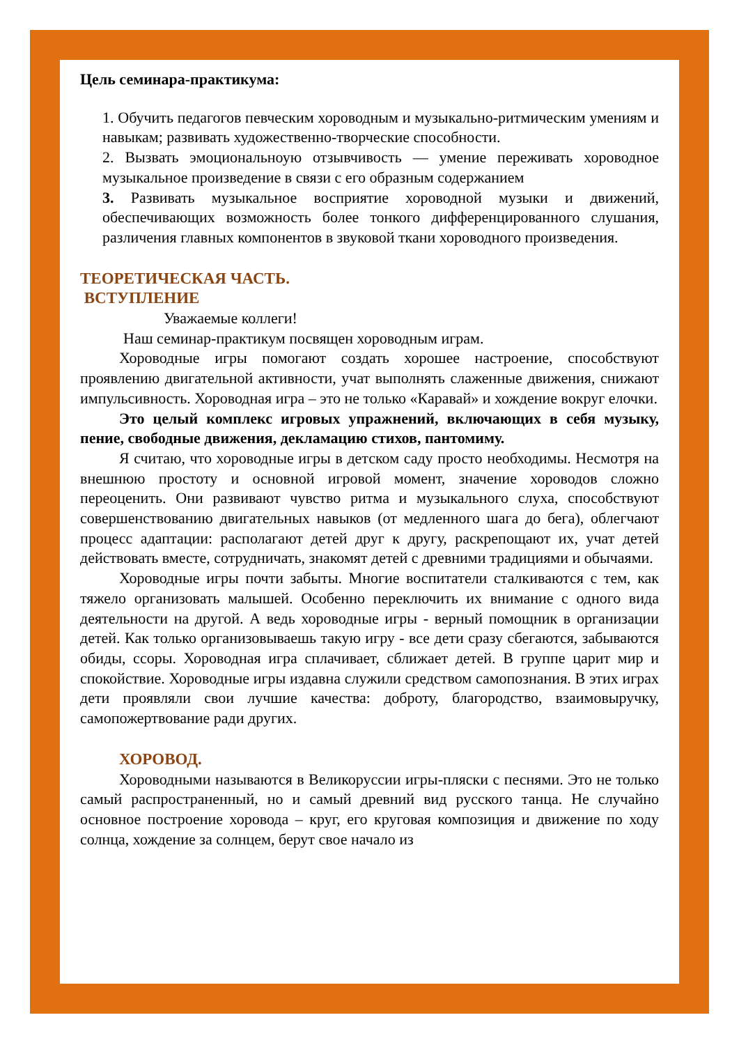Цель семинара-практикума:
1. Обучить педагогов певческим хороводным и музыкально-ритмическим умениям и навыкам; развивать художественно-творческие способности.
2. Вызвать эмоциональноую отзывчивость — умение переживать хороводное музыкальное произведение в связи с его образным содержанием
3. Развивать музыкальное восприятие хороводной музыки и движений, обеспечивающих возможность более тонкого дифференцированного слушания, различения главных компонентов в звуковой ткани хороводного произведения.
ТЕОРЕТИЧЕСКАЯ ЧАСТЬ.
ВСТУПЛЕНИЕ
Уважаемые коллеги!
Наш семинар-практикум посвящен хороводным играм.
Хороводные игры помогают создать хорошее настроение, способствуют проявлению двигательной активности, учат выполнять слаженные движения, снижают импульсивность. Хороводная игра – это не только «Каравай» и хождение вокруг елочки.
Это целый комплекс игровых упражнений, включающих в себя музыку, пение, свободные движения, декламацию стихов, пантомиму.
Я считаю, что хороводные игры в детском саду просто необходимы. Несмотря на внешнюю простоту и основной игровой момент, значение хороводов сложно переоценить. Они развивают чувство ритма и музыкального слуха, способствуют совершенствованию двигательных навыков (от медленного шага до бега), облегчают процесс адаптации: располагают детей друг к другу, раскрепощают их, учат детей действовать вместе, сотрудничать, знакомят детей с древними традициями и обычаями.
Хороводные игры почти забыты. Многие воспитатели сталкиваются с тем, как тяжело организовать малышей. Особенно переключить их внимание с одного вида деятельности на другой. А ведь хороводные игры - верный помощник в организации детей. Как только организовываешь такую игру - все дети сразу сбегаются, забываются обиды, ссоры. Хороводная игра сплачивает, сближает детей. В группе царит мир и спокойствие. Хороводные игры издавна служили средством самопознания. В этих играх дети проявляли свои лучшие качества: доброту, благородство, взаимовыручку, самопожертвование ради других.
ХОРОВОД.
Хороводными называются в Великоруссии игры-пляски с песнями. Это не только самый распространенный, но и самый древний вид русского танца. Не случайно основное построение хоровода – круг, его круговая композиция и движение по ходу солнца, хождение за солнцем, берут свое начало из